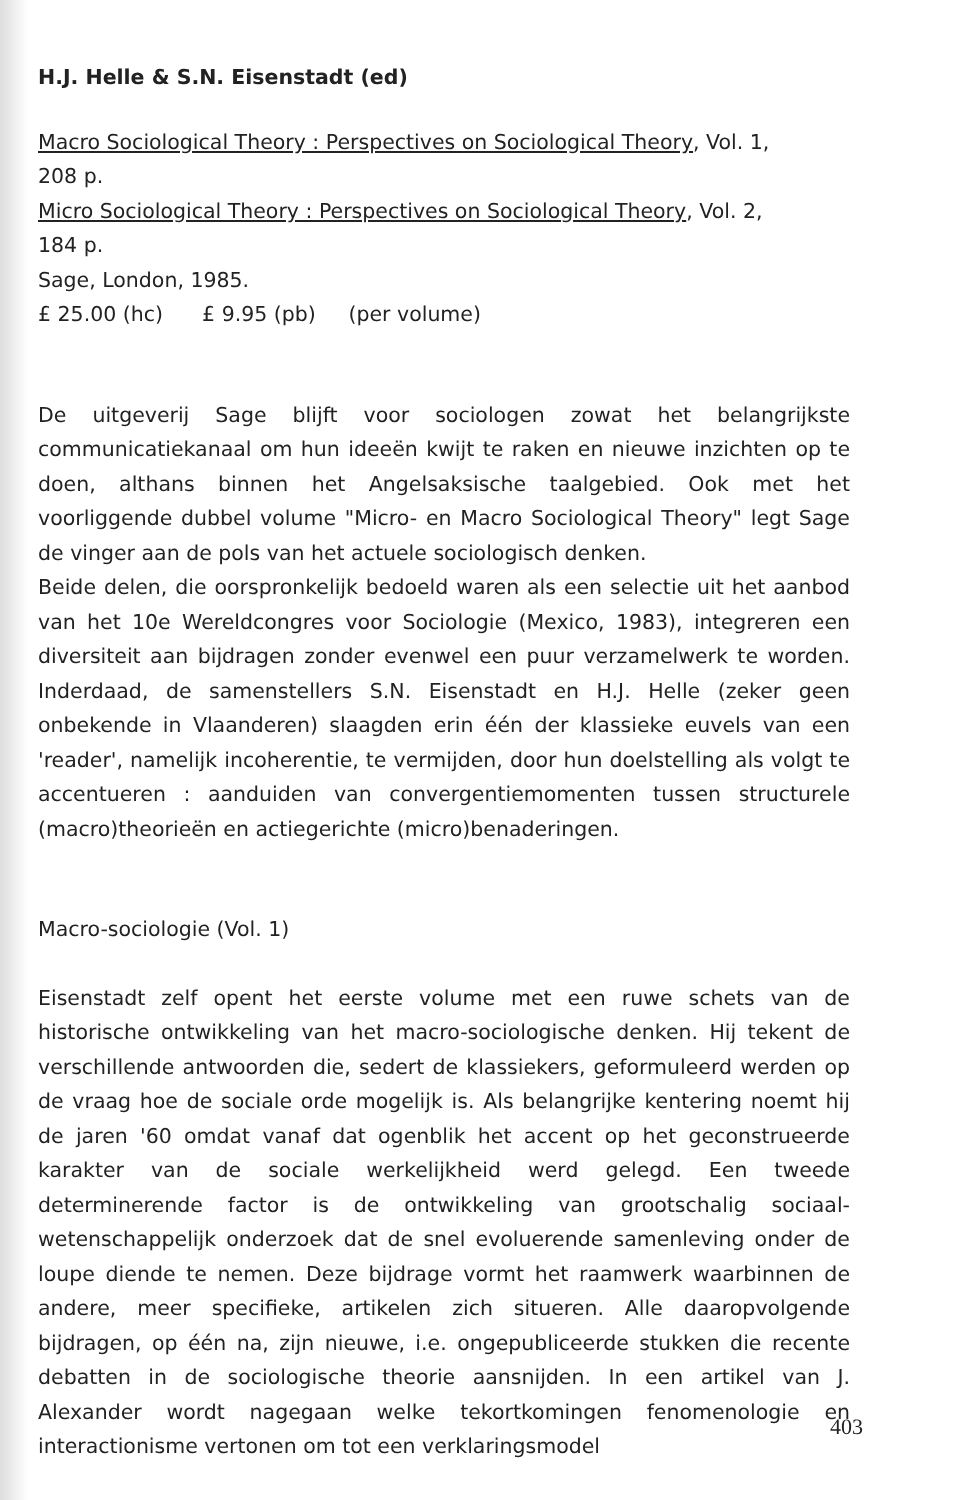H.J. Helle & S.N. Eisenstadt (ed)
Macro Sociological Theory : Perspectives on Sociological Theory, Vol. 1,
208 p.
Micro Sociological Theory : Perspectives on Sociological Theory, Vol. 2,
184 p.
Sage, London, 1985.
£ 25.00 (hc) £ 9.95 (pb) (per volume)
De uitgeverij Sage blijft voor sociologen zowat het belangrijkste communicatiekanaal om hun ideeën kwijt te raken en nieuwe inzichten op te doen, althans binnen het Angelsaksische taalgebied. Ook met het voorliggende dubbel volume "Micro- en Macro Sociological Theory" legt Sage de vinger aan de pols van het actuele sociologisch denken.
Beide delen, die oorspronkelijk bedoeld waren als een selectie uit het aanbod van het 10e Wereldcongres voor Sociologie (Mexico, 1983), integreren een diversiteit aan bijdragen zonder evenwel een puur verzamelwerk te worden. Inderdaad, de samenstellers S.N. Eisenstadt en H.J. Helle (zeker geen onbekende in Vlaanderen) slaagden erin één der klassieke euvels van een 'reader', namelijk incoherentie, te vermijden, door hun doelstelling als volgt te accentueren : aanduiden van convergentiemomenten tussen structurele (macro)theorieën en actiegerichte (micro)benaderingen.
Macro-sociologie (Vol. 1)
Eisenstadt zelf opent het eerste volume met een ruwe schets van de historische ontwikkeling van het macro-sociologische denken. Hij tekent de verschillende antwoorden die, sedert de klassiekers, geformuleerd werden op de vraag hoe de sociale orde mogelijk is. Als belangrijke kentering noemt hij de jaren '60 omdat vanaf dat ogenblik het accent op het geconstrueerde karakter van de sociale werkelijkheid werd gelegd. Een tweede determinerende factor is de ontwikkeling van grootschalig sociaal-wetenschappelijk onderzoek dat de snel evoluerende samenleving onder de loupe diende te nemen. Deze bijdrage vormt het raamwerk waarbinnen de andere, meer specifieke, artikelen zich situeren. Alle daaropvolgende bijdragen, op één na, zijn nieuwe, i.e. ongepubliceerde stukken die recente debatten in de sociologische theorie aansnijden. In een artikel van J. Alexander wordt nagegaan welke tekortkomingen fenomenologie en interactionisme vertonen om tot een verklaringsmodel
403